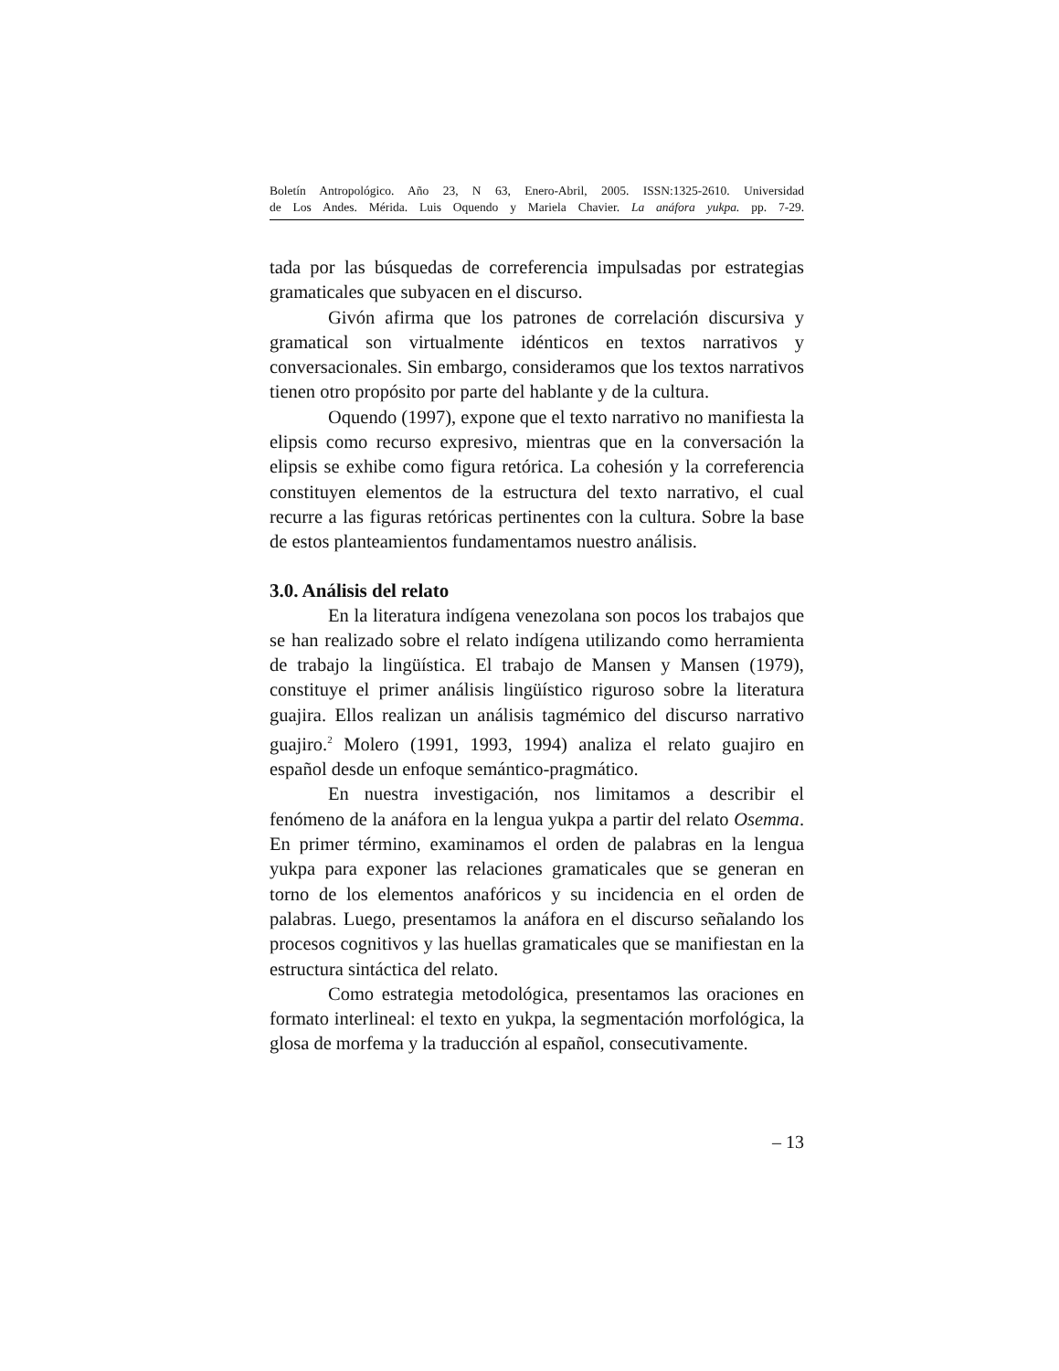Boletín Antropológico. Año 23, N 63, Enero-Abril, 2005. ISSN:1325-2610. Universidad
de Los Andes. Mérida. Luis Oquendo y Mariela Chavier. La anáfora yukpa. pp. 7-29.
tada por las búsquedas de correferencia impulsadas por estrategias gramaticales que subyacen en el discurso.
Givón afirma que los patrones de correlación discursiva y gramatical son virtualmente idénticos en textos narrativos y conversacionales. Sin embargo, consideramos que los textos narrativos tienen otro propósito por parte del hablante y de la cultura.
Oquendo (1997), expone que el texto narrativo no manifiesta la elipsis como recurso expresivo, mientras que en la conversación la elipsis se exhibe como figura retórica. La cohesión y la correferencia constituyen elementos de la estructura del texto narrativo, el cual recurre a las figuras retóricas pertinentes con la cultura. Sobre la base de estos planteamientos fundamentamos nuestro análisis.
3.0. Análisis del relato
En la literatura indígena venezolana son pocos los trabajos que se han realizado sobre el relato indígena utilizando como herramienta de trabajo la lingüística. El trabajo de Mansen y Mansen (1979), constituye el primer análisis lingüístico riguroso sobre la literatura guajira. Ellos realizan un análisis tagmémico del discurso narrativo guajiro.<sup>2</sup> Molero (1991, 1993, 1994) analiza el relato guajiro en español desde un enfoque semántico-pragmático.
En nuestra investigación, nos limitamos a describir el fenómeno de la anáfora en la lengua yukpa a partir del relato Osemma. En primer término, examinamos el orden de palabras en la lengua yukpa para exponer las relaciones gramaticales que se generan en torno de los elementos anafóricos y su incidencia en el orden de palabras. Luego, presentamos la anáfora en el discurso señalando los procesos cognitivos y las huellas gramaticales que se manifiestan en la estructura sintáctica del relato.
Como estrategia metodológica, presentamos las oraciones en formato interlineal: el texto en yukpa, la segmentación morfológica, la glosa de morfema y la traducción al español, consecutivamente.
– 13